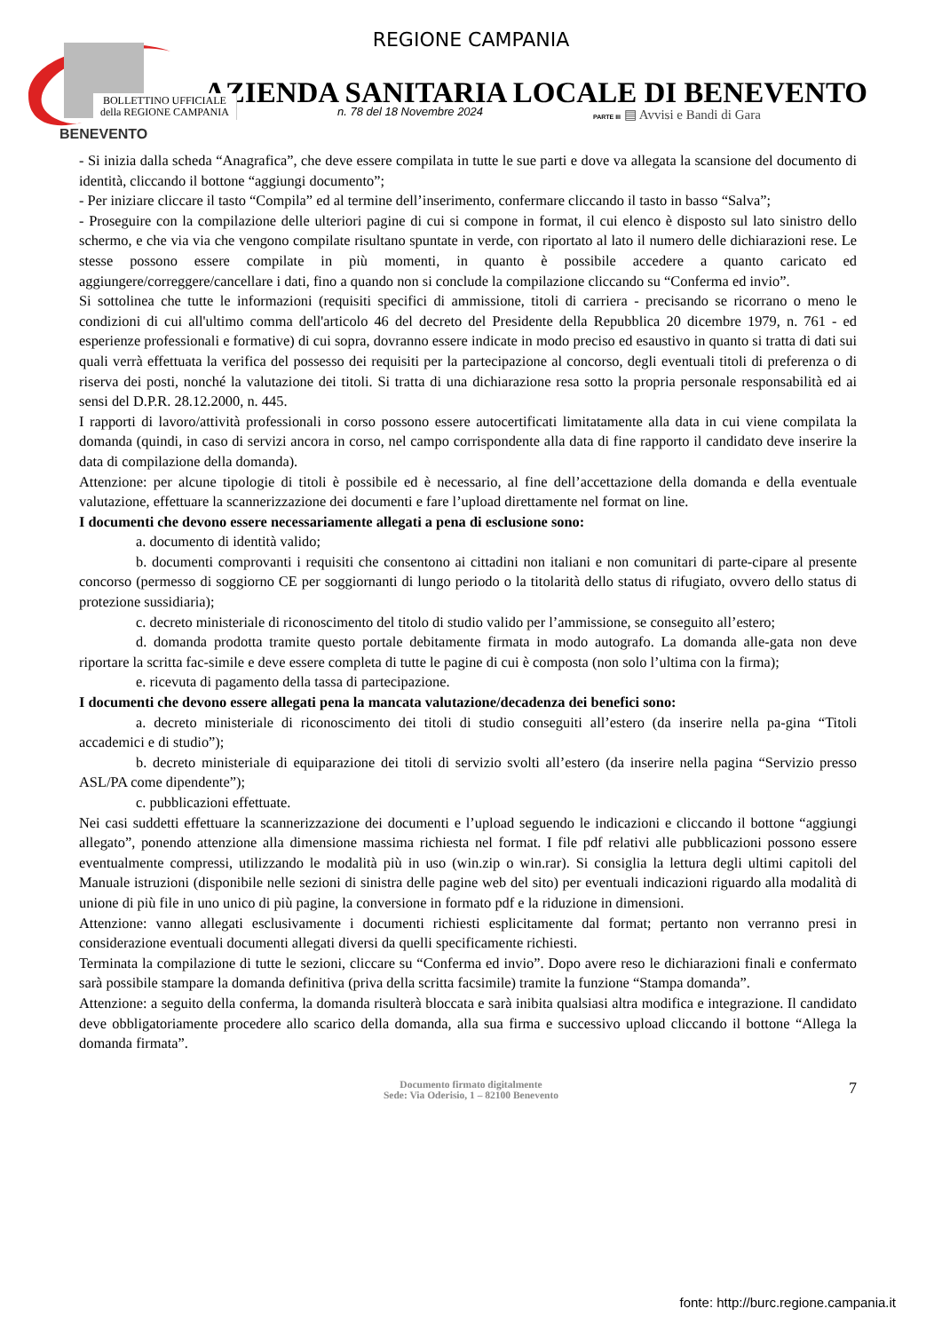BENEVENTO
REGIONE CAMPANIA
AZIENDA SANITARIA LOCALE DI BENEVENTO
BOLLETTINO UFFICIALE
della REGIONE CAMPANIA
n. 78 del 18 Novembre 2024
PARTE III ▤ Avvisi e Bandi di Gara
- Si inizia dalla scheda “Anagrafica”, che deve essere compilata in tutte le sue parti e dove va allegata la scansione del documento di identità, cliccando il bottone “aggiungi documento”;
- Per iniziare cliccare il tasto “Compila” ed al termine dell’inserimento, confermare cliccando il tasto in basso “Salva”;
- Proseguire con la compilazione delle ulteriori pagine di cui si compone in format, il cui elenco è disposto sul lato sinistro dello schermo, e che via via che vengono compilate risultano spuntate in verde, con riportato al lato il numero delle dichiarazioni rese. Le stesse possono essere compilate in più momenti, in quanto è possibile accedere a quanto caricato ed aggiungere/correggere/cancellare i dati, fino a quando non si conclude la compilazione cliccando su “Conferma ed invio”.
Si sottolinea che tutte le informazioni (requisiti specifici di ammissione, titoli di carriera - precisando se ricorrano o meno le condizioni di cui all'ultimo comma dell'articolo 46 del decreto del Presidente della Repubblica 20 dicembre 1979, n. 761 - ed esperienze professionali e formative) di cui sopra, dovranno essere indicate in modo preciso ed esaustivo in quanto si tratta di dati sui quali verrà effettuata la verifica del possesso dei requisiti per la partecipazione al concorso, degli eventuali titoli di preferenza o di riserva dei posti, nonché la valutazione dei titoli. Si tratta di una dichiarazione resa sotto la propria personale responsabilità ed ai sensi del D.P.R. 28.12.2000, n. 445.
I rapporti di lavoro/attività professionali in corso possono essere autocertificati limitatamente alla data in cui viene compilata la domanda (quindi, in caso di servizi ancora in corso, nel campo corrispondente alla data di fine rapporto il candidato deve inserire la data di compilazione della domanda).
Attenzione: per alcune tipologie di titoli è possibile ed è necessario, al fine dell’accettazione della domanda e della eventuale valutazione, effettuare la scannerizzazione dei documenti e fare l’upload direttamente nel format on line.
I documenti che devono essere necessariamente allegati a pena di esclusione sono:
a. documento di identità valido;
b. documenti comprovanti i requisiti che consentono ai cittadini non italiani e non comunitari di parte-cipare al presente concorso (permesso di soggiorno CE per soggiornanti di lungo periodo o la titolarità dello status di rifugiato, ovvero dello status di protezione sussidiaria);
c. decreto ministeriale di riconoscimento del titolo di studio valido per l’ammissione, se conseguito all’estero;
d. domanda prodotta tramite questo portale debitamente firmata in modo autografo. La domanda alle-gata non deve riportare la scritta fac-simile e deve essere completa di tutte le pagine di cui è composta (non solo l’ultima con la firma);
e. ricevuta di pagamento della tassa di partecipazione.
I documenti che devono essere allegati pena la mancata valutazione/decadenza dei benefici sono:
a. decreto ministeriale di riconoscimento dei titoli di studio conseguiti all’estero (da inserire nella pa-gina “Titoli accademici e di studio”);
b. decreto ministeriale di equiparazione dei titoli di servizio svolti all’estero (da inserire nella pagina “Servizio presso ASL/PA come dipendente”);
c. pubblicazioni effettuate.
Nei casi suddetti effettuare la scannerizzazione dei documenti e l’upload seguendo le indicazioni e cliccando il bottone “aggiungi allegato”, ponendo attenzione alla dimensione massima richiesta nel format. I file pdf relativi alle pubblicazioni possono essere eventualmente compressi, utilizzando le modalità più in uso (win.zip o win.rar). Si consiglia la lettura degli ultimi capitoli del Manuale istruzioni (disponibile nelle sezioni di sinistra delle pagine web del sito) per eventuali indicazioni riguardo alla modalità di unione di più file in uno unico di più pagine, la conversione in formato pdf e la riduzione in dimensioni.
Attenzione: vanno allegati esclusivamente i documenti richiesti esplicitamente dal format; pertanto non verranno presi in considerazione eventuali documenti allegati diversi da quelli specificamente richiesti.
Terminata la compilazione di tutte le sezioni, cliccare su “Conferma ed invio”. Dopo avere reso le dichiarazioni finali e confermato sarà possibile stampare la domanda definitiva (priva della scritta facsimile) tramite la funzione “Stampa domanda”.
Attenzione: a seguito della conferma, la domanda risulterà bloccata e sarà inibita qualsiasi altra modifica e integrazione. Il candidato deve obbligatoriamente procedere allo scarico della domanda, alla sua firma e successivo upload cliccando il bottone “Allega la domanda firmata”.
Documento firmato digitalmente
Sede: Via Oderisio, 1 – 82100 Benevento
7
fonte: http://burc.regione.campania.it